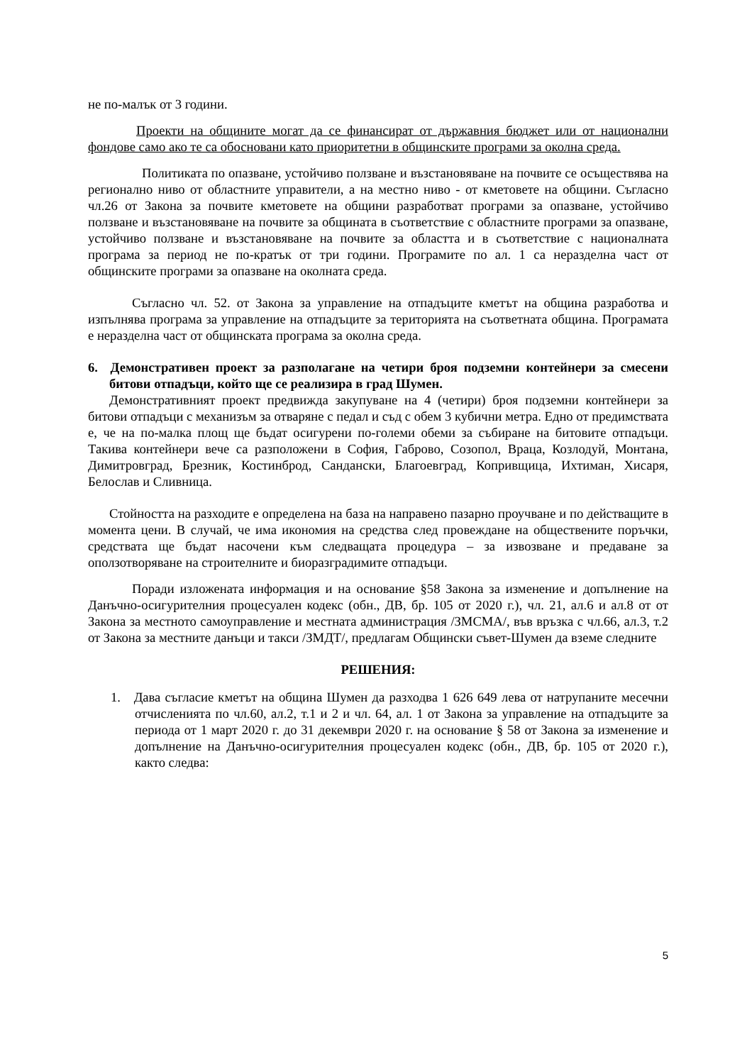не по-малък от 3 години.
Проекти на общините могат да се финансират от държавния бюджет или от национални фондове само ако те са обосновани като приоритетни в общинските програми за околна среда.
Политиката по опазване, устойчиво ползване и възстановяване на почвите се осъществява на регионално ниво от областните управители, а на местно ниво - от кметовете на общини. Съгласно чл.26 от Закона за почвите кметовете на общини разработват програми за опазване, устойчиво ползване и възстановяване на почвите за общината в съответствие с областните програми за опазване, устойчиво ползване и възстановяване на почвите за областта и в съответствие с националната програма за период не по-кратък от три години. Програмите по ал. 1 са неразделна част от общинските програми за опазване на околната среда.
Съгласно чл. 52. от Закона за управление на отпадъците кметът на община разработва и изпълнява програма за управление на отпадъците за територията на съответната община. Програмата е неразделна част от общинската програма за околна среда.
6. Демонстративен проект за разполагане на четири броя подземни контейнери за смесени битови отпадъци, който ще се реализира в град Шумен.
Демонстративният проект предвижда закупуване на 4 (четири) броя подземни контейнери за битови отпадъци с механизъм за отваряне с педал и съд с обем 3 кубични метра. Едно от предимствата е, че на по-малка площ ще бъдат осигурени по-големи обеми за събиране на битовите отпадъци. Такива контейнери вече са разположени в София, Габрово, Созопол, Враца, Козлодуй, Монтана, Димитровград, Брезник, Костинброд, Сандански, Благоевград, Копривщица, Ихтиман, Хисаря, Белослав и Сливница.
Стойността на разходите е определена на база на направено пазарно проучване и по действащите в момента цени. В случай, че има икономия на средства след провеждане на обществените поръчки, средствата ще бъдат насочени към следващата процедура – за извозване и предаване за оползотворяване на строителните и биоразградимите отпадъци.
Поради изложената информация и на основание §58 Закона за изменение и допълнение на Данъчно-осигурителния процесуален кодекс (обн., ДВ, бр. 105 от 2020 г.), чл. 21, ал.6 и ал.8 от от Закона за местното самоуправление и местната администрация /ЗМСМА/, във връзка с чл.66, ал.3, т.2 от Закона за местните данъци и такси /ЗМДТ/, предлагам Общински съвет-Шумен да вземе следните
РЕШЕНИЯ:
1. Дава съгласие кметът на община Шумен да разходва 1 626 649 лева от натрупаните месечни отчисленията по чл.60, ал.2, т.1 и 2 и чл. 64, ал. 1 от Закона за управление на отпадъците за периода от 1 март 2020 г. до 31 декември 2020 г. на основание § 58 от Закона за изменение и допълнение на Данъчно-осигурителния процесуален кодекс (обн., ДВ, бр. 105 от 2020 г.), както следва:
5